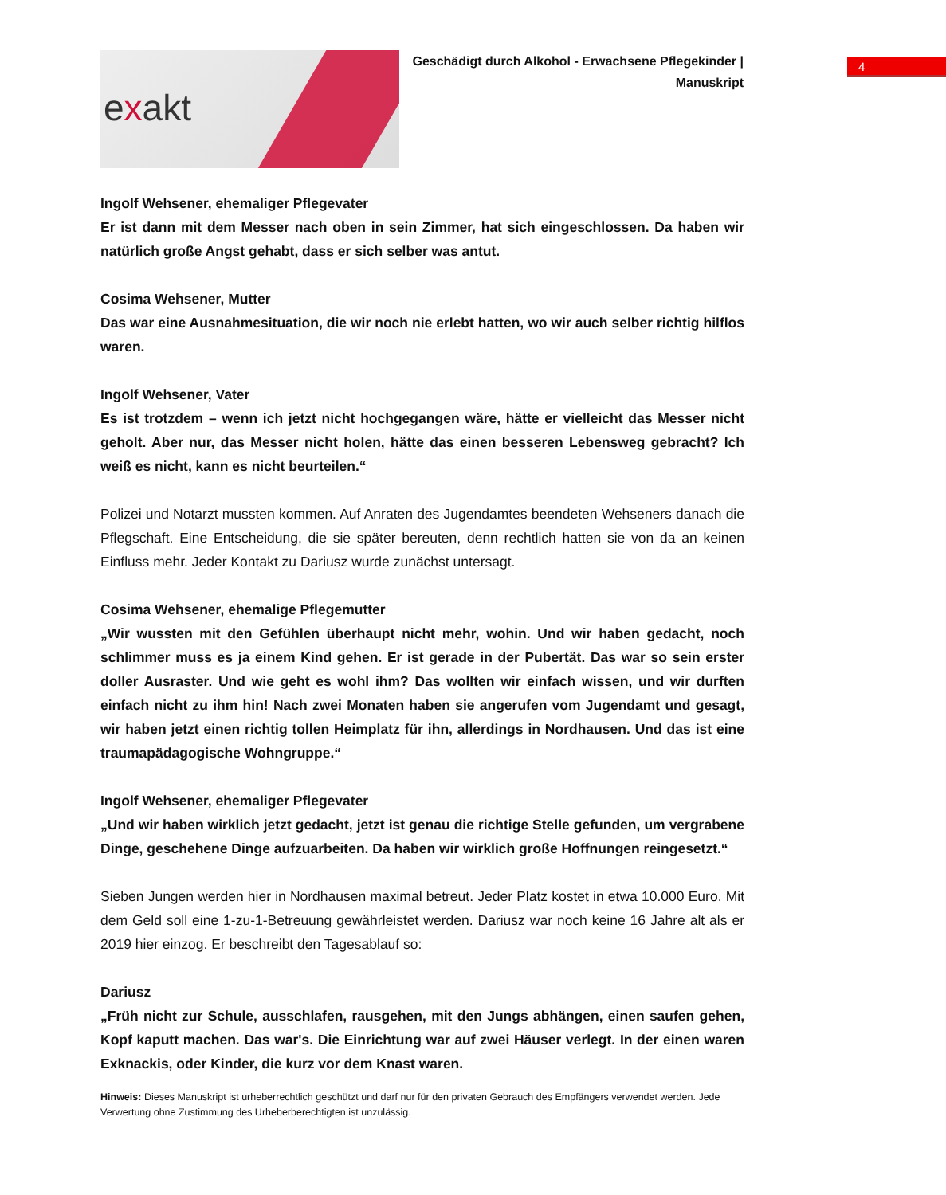exakt
Geschädigt durch Alkohol - Erwachsene Pflegekinder | Manuskript
4
Ingolf Wehsener, ehemaliger Pflegevater
Er ist dann mit dem Messer nach oben in sein Zimmer, hat sich eingeschlossen. Da haben wir natürlich große Angst gehabt, dass er sich selber was antut.
Cosima Wehsener, Mutter
Das war eine Ausnahmesituation, die wir noch nie erlebt hatten, wo wir auch selber richtig hilflos waren.
Ingolf Wehsener, Vater
Es ist trotzdem – wenn ich jetzt nicht hochgegangen wäre, hätte er vielleicht das Messer nicht geholt. Aber nur, das Messer nicht holen, hätte das einen besseren Lebensweg gebracht? Ich weiß es nicht, kann es nicht beurteilen.“
Polizei und Notarzt mussten kommen. Auf Anraten des Jugendamtes beendeten Wehseners danach die Pflegschaft. Eine Entscheidung, die sie später bereuten, denn rechtlich hatten sie von da an keinen Einfluss mehr. Jeder Kontakt zu Dariusz wurde zunächst untersagt.
Cosima Wehsener, ehemalige Pflegemutter
„Wir wussten mit den Gefühlen überhaupt nicht mehr, wohin. Und wir haben gedacht, noch schlimmer muss es ja einem Kind gehen. Er ist gerade in der Pubertät. Das war so sein erster doller Ausraster. Und wie geht es wohl ihm? Das wollten wir einfach wissen, und wir durften einfach nicht zu ihm hin! Nach zwei Monaten haben sie angerufen vom Jugendamt und gesagt, wir haben jetzt einen richtig tollen Heimplatz für ihn, allerdings in Nordhausen. Und das ist eine traumapädagogische Wohngruppe.“
Ingolf Wehsener, ehemaliger Pflegevater
„Und wir haben wirklich jetzt gedacht, jetzt ist genau die richtige Stelle gefunden, um vergrabene Dinge, geschehene Dinge aufzuarbeiten. Da haben wir wirklich große Hoffnungen reingesetzt.“
Sieben Jungen werden hier in Nordhausen maximal betreut. Jeder Platz kostet in etwa 10.000 Euro. Mit dem Geld soll eine 1-zu-1-Betreuung gewährleistet werden. Dariusz war noch keine 16 Jahre alt als er 2019 hier einzog. Er beschreibt den Tagesablauf so:
Dariusz
„Früh nicht zur Schule, ausschlafen, rausgehen, mit den Jungs abhängen, einen saufen gehen, Kopf kaputt machen. Das war's. Die Einrichtung war auf zwei Häuser verlegt. In der einen waren Exknackis, oder Kinder, die kurz vor dem Knast waren.
Hinweis: Dieses Manuskript ist urheberrechtlich geschützt und darf nur für den privaten Gebrauch des Empfängers verwendet werden. Jede Verwertung ohne Zustimmung des Urheberberechtigten ist unzulässig.